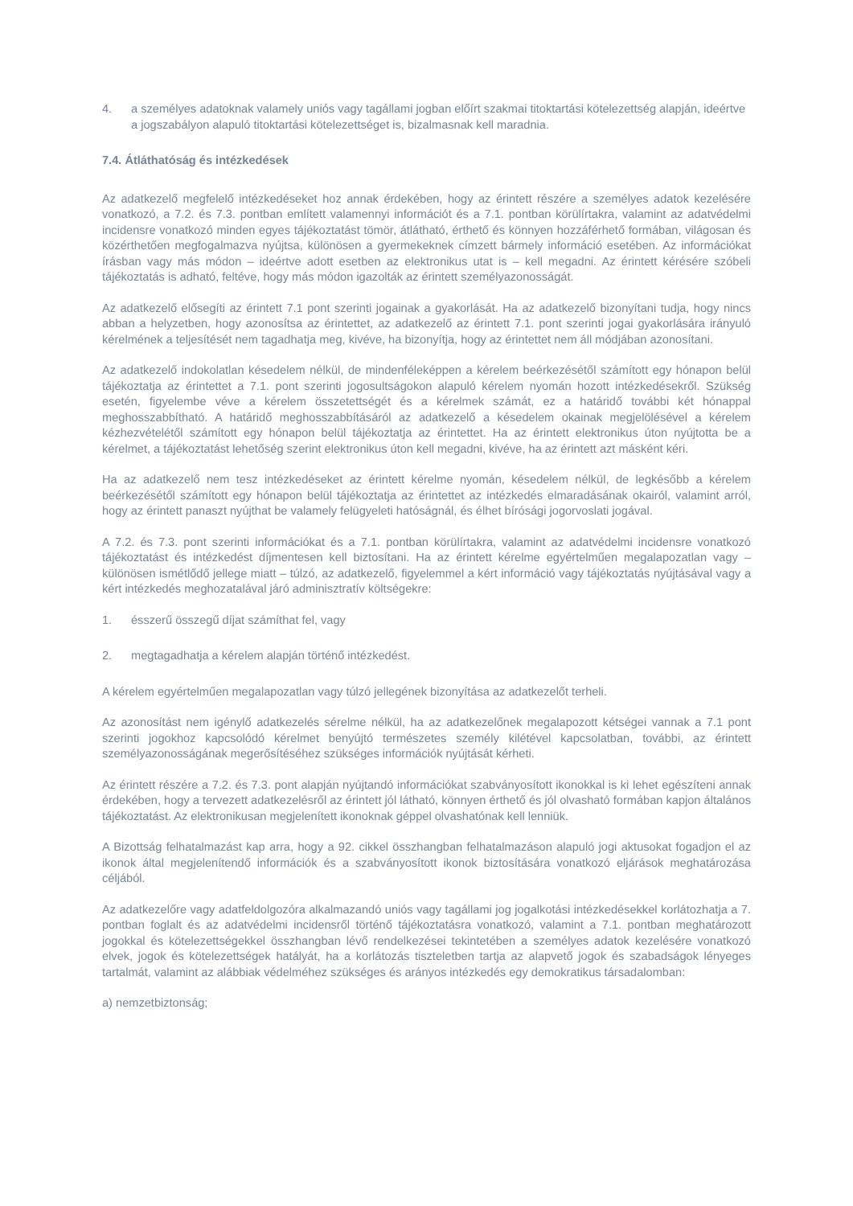4. a személyes adatoknak valamely uniós vagy tagállami jogban előírt szakmai titoktartási kötelezettség alapján, ideértve a jogszabályon alapuló titoktartási kötelezettséget is, bizalmasnak kell maradnia.
7.4. Átláthatóság és intézkedések
Az adatkezelő megfelelő intézkedéseket hoz annak érdekében, hogy az érintett részére a személyes adatok kezelésére vonatkozó, a 7.2. és 7.3. pontban említett valamennyi információt és a 7.1. pontban körülírtakra, valamint az adatvédelmi incidensre vonatkozó minden egyes tájékoztatást tömör, átlátható, érthető és könnyen hozzáférhető formában, világosan és közérthetően megfogalmazva nyújtsa, különösen a gyermekeknek címzett bármely információ esetében. Az információkat írásban vagy más módon – ideértve adott esetben az elektronikus utat is – kell megadni. Az érintett kérésére szóbeli tájékoztatás is adható, feltéve, hogy más módon igazolták az érintett személyazonosságát.
Az adatkezelő elősegíti az érintett 7.1 pont szerinti jogainak a gyakorlását. Ha az adatkezelő bizonyítani tudja, hogy nincs abban a helyzetben, hogy azonosítsa az érintettet, az adatkezelő az érintett 7.1. pont szerinti jogai gyakorlására irányuló kérelmének a teljesítését nem tagadhatja meg, kivéve, ha bizonyítja, hogy az érintettet nem áll módjában azonosítani.
Az adatkezelő indokolatlan késedelem nélkül, de mindenféleképpen a kérelem beérkezésétől számított egy hónapon belül tájékoztatja az érintettet a 7.1. pont szerinti jogosultságokon alapuló kérelem nyomán hozott intézkedésekről. Szükség esetén, figyelembe véve a kérelem összetettségét és a kérelmek számát, ez a határidő további két hónappal meghosszabbítható. A határidő meghosszabbításáról az adatkezelő a késedelem okainak megjelölésével a kérelem kézhezvételétől számított egy hónapon belül tájékoztatja az érintettet. Ha az érintett elektronikus úton nyújtotta be a kérelmet, a tájékoztatást lehetőség szerint elektronikus úton kell megadni, kivéve, ha az érintett azt másként kéri.
Ha az adatkezelő nem tesz intézkedéseket az érintett kérelme nyomán, késedelem nélkül, de legkésőbb a kérelem beérkezésétől számított egy hónapon belül tájékoztatja az érintettet az intézkedés elmaradásának okairól, valamint arról, hogy az érintett panaszt nyújthat be valamely felügyeleti hatóságnál, és élhet bírósági jogorvoslati jogával.
A 7.2. és 7.3. pont szerinti információkat és a 7.1. pontban körülírtakra, valamint az adatvédelmi incidensre vonatkozó tájékoztatást és intézkedést díjmentesen kell biztosítani. Ha az érintett kérelme egyértelműen megalapozatlan vagy – különösen ismétlődő jellege miatt – túlzó, az adatkezelő, figyelemmel a kért információ vagy tájékoztatás nyújtásával vagy a kért intézkedés meghozatalával járó adminisztratív költségekre:
1. ésszerű összegű díjat számíthat fel, vagy
2. megtagadhatja a kérelem alapján történő intézkedést.
A kérelem egyértelműen megalapozatlan vagy túlzó jellegének bizonyítása az adatkezelőt terheli.
Az azonosítást nem igénylő adatkezelés sérelme nélkül, ha az adatkezelőnek megalapozott kétségei vannak a 7.1 pont szerinti jogokhoz kapcsolódó kérelmet benyújtó természetes személy kilétével kapcsolatban, további, az érintett személyazonosságának megerősítéséhez szükséges információk nyújtását kérheti.
Az érintett részére a 7.2. és 7.3. pont alapján nyújtandó információkat szabványosított ikonokkal is ki lehet egészíteni annak érdekében, hogy a tervezett adatkezelésről az érintett jól látható, könnyen érthető és jól olvasható formában kapjon általános tájékoztatást. Az elektronikusan megjelenített ikonoknak géppel olvashatónak kell lenniük.
A Bizottság felhatalmazást kap arra, hogy a 92. cikkel összhangban felhatalmazáson alapuló jogi aktusokat fogadjon el az ikonok által megjelenítendő információk és a szabványosított ikonok biztosítására vonatkozó eljárások meghatározása céljából.
Az adatkezelőre vagy adatfeldolgozóra alkalmazandó uniós vagy tagállami jog jogalkotási intézkedésekkel korlátozhatja a 7. pontban foglalt és az adatvédelmi incidensről történő tájékoztatásra vonatkozó, valamint a 7.1. pontban meghatározott jogokkal és kötelezettségekkel összhangban lévő rendelkezései tekintetében a személyes adatok kezelésére vonatkozó elvek, jogok és kötelezettségek hatályát, ha a korlátozás tiszteletben tartja az alapvető jogok és szabadságok lényeges tartalmát, valamint az alábbiak védelméhez szükséges és arányos intézkedés egy demokratikus társadalomban:
a) nemzetbiztonság;